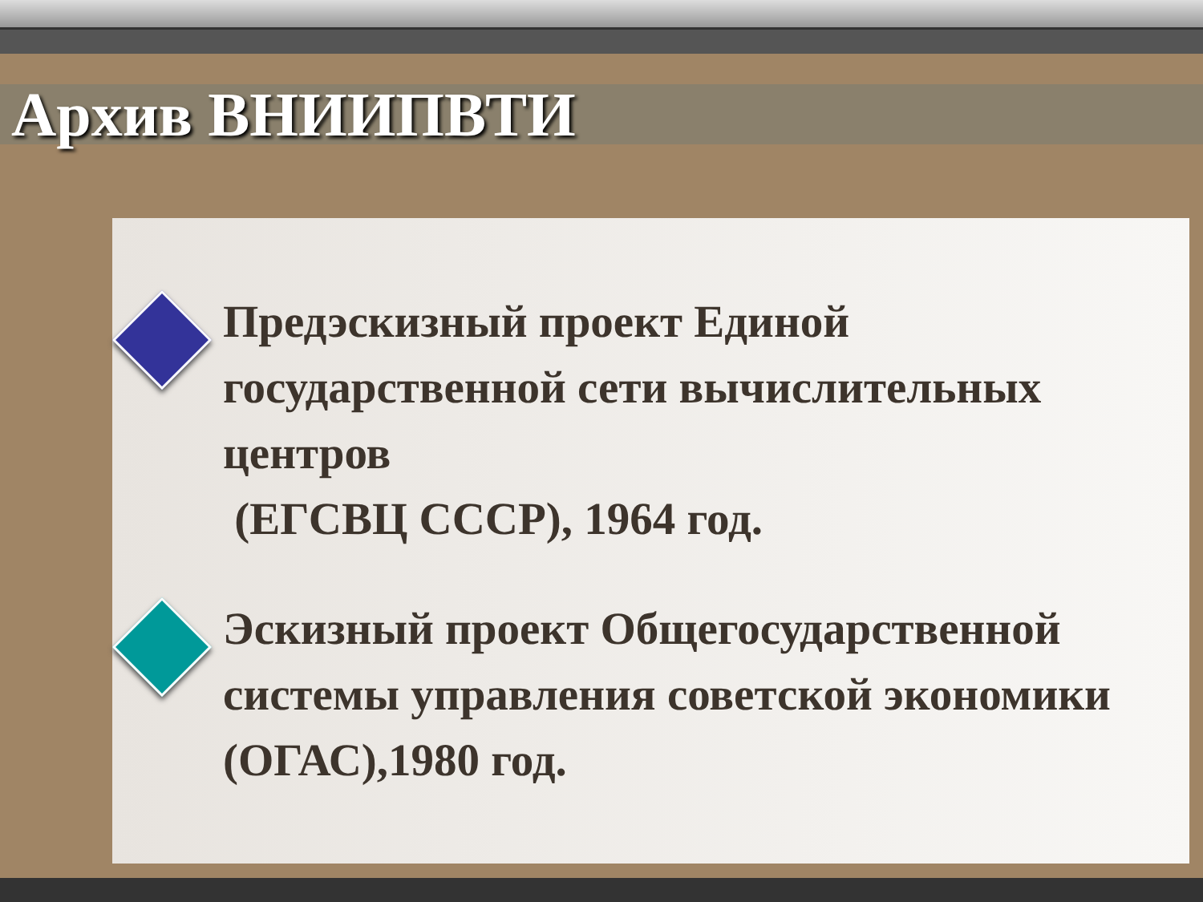Архив ВНИИПВТИ
Предэскизный проект Единой государственной сети вычислительных центров
(ЕГСВЦ СССР), 1964 год.
Эскизный проект Общегосударственной системы управления советской экономики (ОГАС),1980 год.